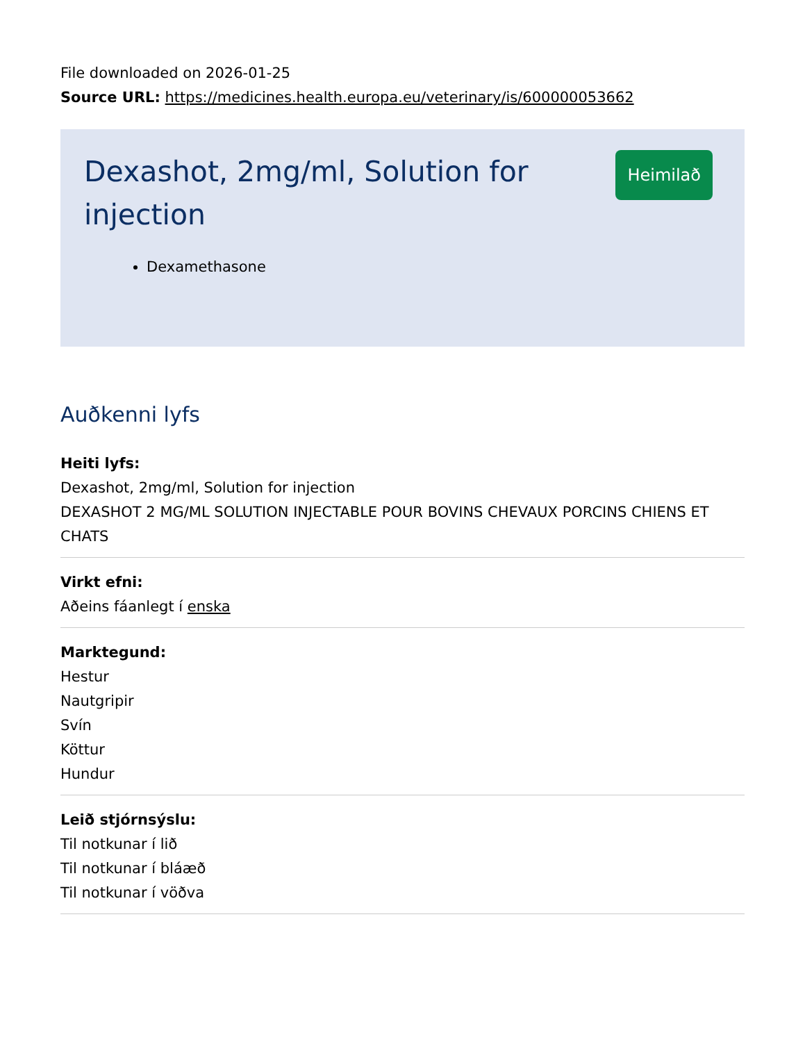File downloaded on 2026-01-25
Source URL: https://medicines.health.europa.eu/veterinary/is/600000053662
Dexashot, 2mg/ml, Solution for injection
Heimilað
Dexamethasone
Auðkenni lyfs
Heiti lyfs:
Dexashot, 2mg/ml, Solution for injection
DEXASHOT 2 MG/ML SOLUTION INJECTABLE POUR BOVINS CHEVAUX PORCINS CHIENS ET CHATS
Virkt efni:
Aðeins fáanlegt í enska
Marktegund:
Hestur
Nautgripir
Svín
Köttur
Hundur
Leið stjórnsýslu:
Til notkunar í lið
Til notkunar í bláæð
Til notkunar í vöðva